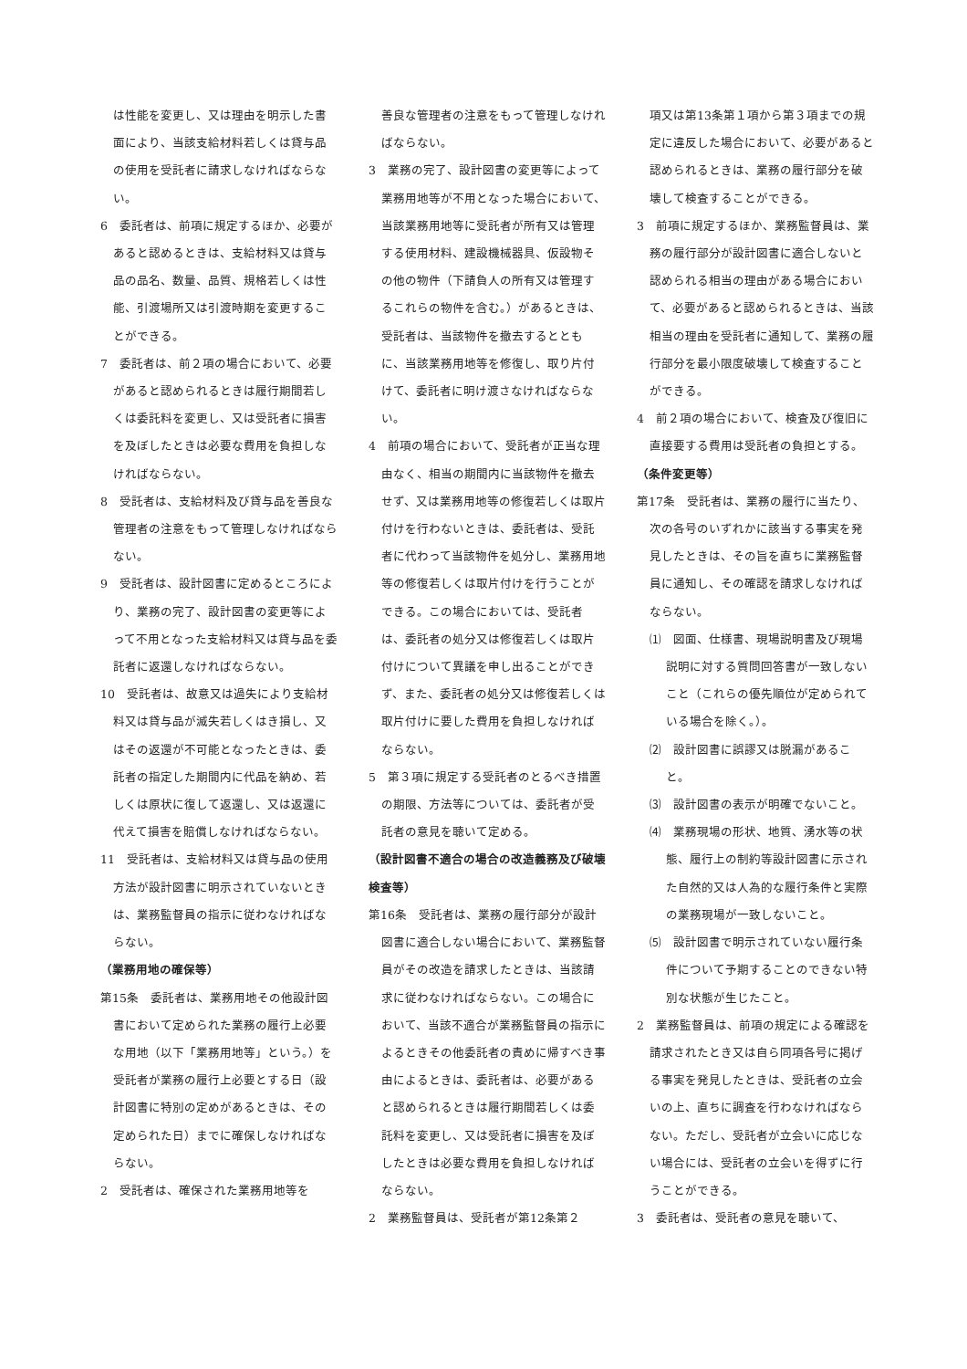は性能を変更し、又は理由を明示した書面により、当該支給材料若しくは貸与品の使用を受託者に請求しなければならない。
6　委託者は、前項に規定するほか、必要があると認めるときは、支給材料又は貸与品の品名、数量、品質、規格若しくは性能、引渡場所又は引渡時期を変更することができる。
7　委託者は、前２項の場合において、必要があると認められるときは履行期間若しくは委託料を変更し、又は受託者に損害を及ぼしたときは必要な費用を負担しなければならない。
8　受託者は、支給材料及び貸与品を善良な管理者の注意をもって管理しなければならない。
9　受託者は、設計図書に定めるところにより、業務の完了、設計図書の変更等によって不用となった支給材料又は貸与品を委託者に返還しなければならない。
10　受託者は、故意又は過失により支給材料又は貸与品が滅失若しくはき損し、又はその返還が不可能となったときは、委託者の指定した期間内に代品を納め、若しくは原状に復して返還し、又は返還に代えて損害を賠償しなければならない。
11　受託者は、支給材料又は貸与品の使用方法が設計図書に明示されていないときは、業務監督員の指示に従わなければならない。
（業務用地の確保等）
第15条　委託者は、業務用地その他設計図書において定められた業務の履行上必要な用地（以下「業務用地等」という。）を受託者が業務の履行上必要とする日（設計図書に特別の定めがあるときは、その定められた日）までに確保しなければならない。
2　受託者は、確保された業務用地等を
善良な管理者の注意をもって管理しなければならない。
3　業務の完了、設計図書の変更等によって業務用地等が不用となった場合において、当該業務用地等に受託者が所有又は管理する使用材料、建設機械器具、仮設物その他の物件（下請負人の所有又は管理するこれらの物件を含む。）があるときは、受託者は、当該物件を撤去するとともに、当該業務用地等を修復し、取り片付けて、委託者に明け渡さなければならない。
4　前項の場合において、受託者が正当な理由なく、相当の期間内に当該物件を撤去せず、又は業務用地等の修復若しくは取片付けを行わないときは、委託者は、受託者に代わって当該物件を処分し、業務用地等の修復若しくは取片付けを行うことができる。この場合においては、受託者は、委託者の処分又は修復若しくは取片付けについて異議を申し出ることができず、また、委託者の処分又は修復若しくは取片付けに要した費用を負担しなければならない。
5　第３項に規定する受託者のとるべき措置の期限、方法等については、委託者が受託者の意見を聴いて定める。
（設計図書不適合の場合の改造義務及び破壊検査等）
第16条　受託者は、業務の履行部分が設計図書に適合しない場合において、業務監督員がその改造を請求したときは、当該請求に従わなければならない。この場合において、当該不適合が業務監督員の指示によるときその他委託者の責めに帰すべき事由によるときは、委託者は、必要があると認められるときは履行期間若しくは委託料を変更し、又は受託者に損害を及ぼしたときは必要な費用を負担しなければならない。
2　業務監督員は、受託者が第12条第２
項又は第13条第１項から第３項までの規定に違反した場合において、必要があると認められるときは、業務の履行部分を破壊して検査することができる。
3　前項に規定するほか、業務監督員は、業務の履行部分が設計図書に適合しないと認められる相当の理由がある場合において、必要があると認められるときは、当該相当の理由を受託者に通知して、業務の履行部分を最小限度破壊して検査することができる。
4　前２項の場合において、検査及び復旧に直接要する費用は受託者の負担とする。
（条件変更等）
第17条　受託者は、業務の履行に当たり、次の各号のいずれかに該当する事実を発見したときは、その旨を直ちに業務監督員に通知し、その確認を請求しなければならない。
⑴　図面、仕様書、現場説明書及び現場説明に対する質問回答書が一致しないこと（これらの優先順位が定められている場合を除く。）。
⑵　設計図書に誤謬又は脱漏があること。
⑶　設計図書の表示が明確でないこと。
⑷　業務現場の形状、地質、湧水等の状態、履行上の制約等設計図書に示された自然的又は人為的な履行条件と実際の業務現場が一致しないこと。
⑸　設計図書で明示されていない履行条件について予期することのできない特別な状態が生じたこと。
2　業務監督員は、前項の規定による確認を請求されたとき又は自ら同項各号に掲げる事実を発見したときは、受託者の立会いの上、直ちに調査を行わなければならない。ただし、受託者が立会いに応じない場合には、受託者の立会いを得ずに行うことができる。
3　委託者は、受託者の意見を聴いて、